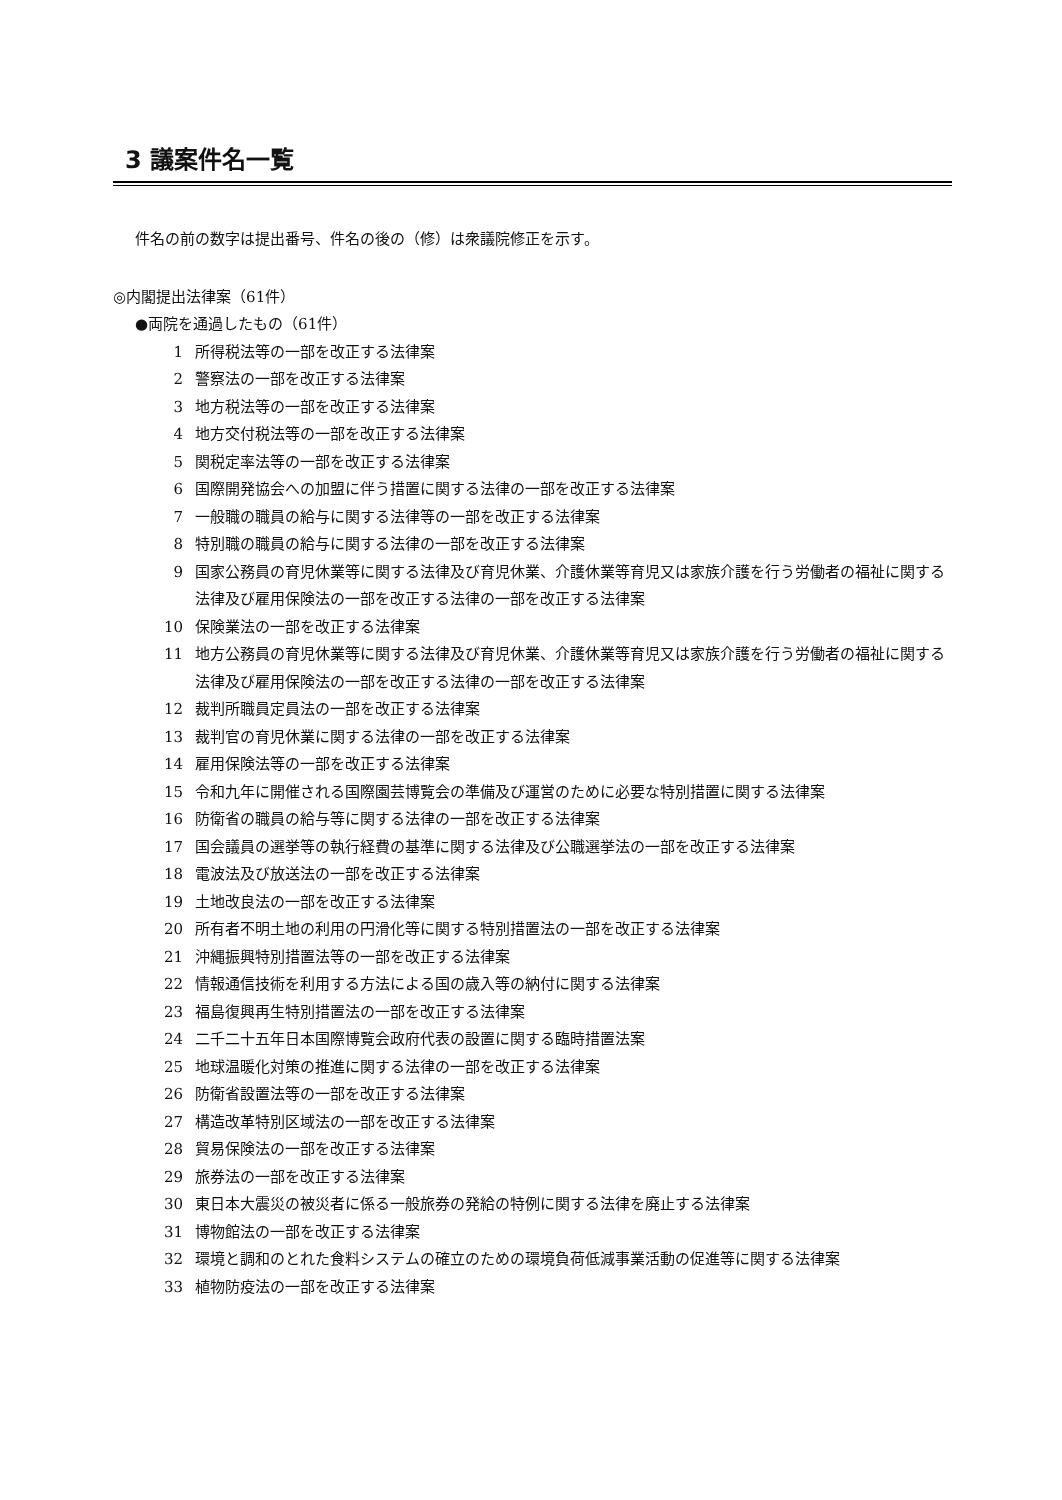3 議案件名一覧
件名の前の数字は提出番号、件名の後の（修）は衆議院修正を示す。
◎内閣提出法律案（61件）
●両院を通過したもの（61件）
1 所得税法等の一部を改正する法律案
2 警察法の一部を改正する法律案
3 地方税法等の一部を改正する法律案
4 地方交付税法等の一部を改正する法律案
5 関税定率法等の一部を改正する法律案
6 国際開発協会への加盟に伴う措置に関する法律の一部を改正する法律案
7 一般職の職員の給与に関する法律等の一部を改正する法律案
8 特別職の職員の給与に関する法律の一部を改正する法律案
9 国家公務員の育児休業等に関する法律及び育児休業、介護休業等育児又は家族介護を行う労働者の福祉に関する法律及び雇用保険法の一部を改正する法律の一部を改正する法律案
10 保険業法の一部を改正する法律案
11 地方公務員の育児休業等に関する法律及び育児休業、介護休業等育児又は家族介護を行う労働者の福祉に関する法律及び雇用保険法の一部を改正する法律の一部を改正する法律案
12 裁判所職員定員法の一部を改正する法律案
13 裁判官の育児休業に関する法律の一部を改正する法律案
14 雇用保険法等の一部を改正する法律案
15 令和九年に開催される国際園芸博覧会の準備及び運営のために必要な特別措置に関する法律案
16 防衛省の職員の給与等に関する法律の一部を改正する法律案
17 国会議員の選挙等の執行経費の基準に関する法律及び公職選挙法の一部を改正する法律案
18 電波法及び放送法の一部を改正する法律案
19 土地改良法の一部を改正する法律案
20 所有者不明土地の利用の円滑化等に関する特別措置法の一部を改正する法律案
21 沖縄振興特別措置法等の一部を改正する法律案
22 情報通信技術を利用する方法による国の歳入等の納付に関する法律案
23 福島復興再生特別措置法の一部を改正する法律案
24 二千二十五年日本国際博覧会政府代表の設置に関する臨時措置法案
25 地球温暖化対策の推進に関する法律の一部を改正する法律案
26 防衛省設置法等の一部を改正する法律案
27 構造改革特別区域法の一部を改正する法律案
28 貿易保険法の一部を改正する法律案
29 旅券法の一部を改正する法律案
30 東日本大震災の被災者に係る一般旅券の発給の特例に関する法律を廃止する法律案
31 博物館法の一部を改正する法律案
32 環境と調和のとれた食料システムの確立のための環境負荷低減事業活動の促進等に関する法律案
33 植物防疫法の一部を改正する法律案